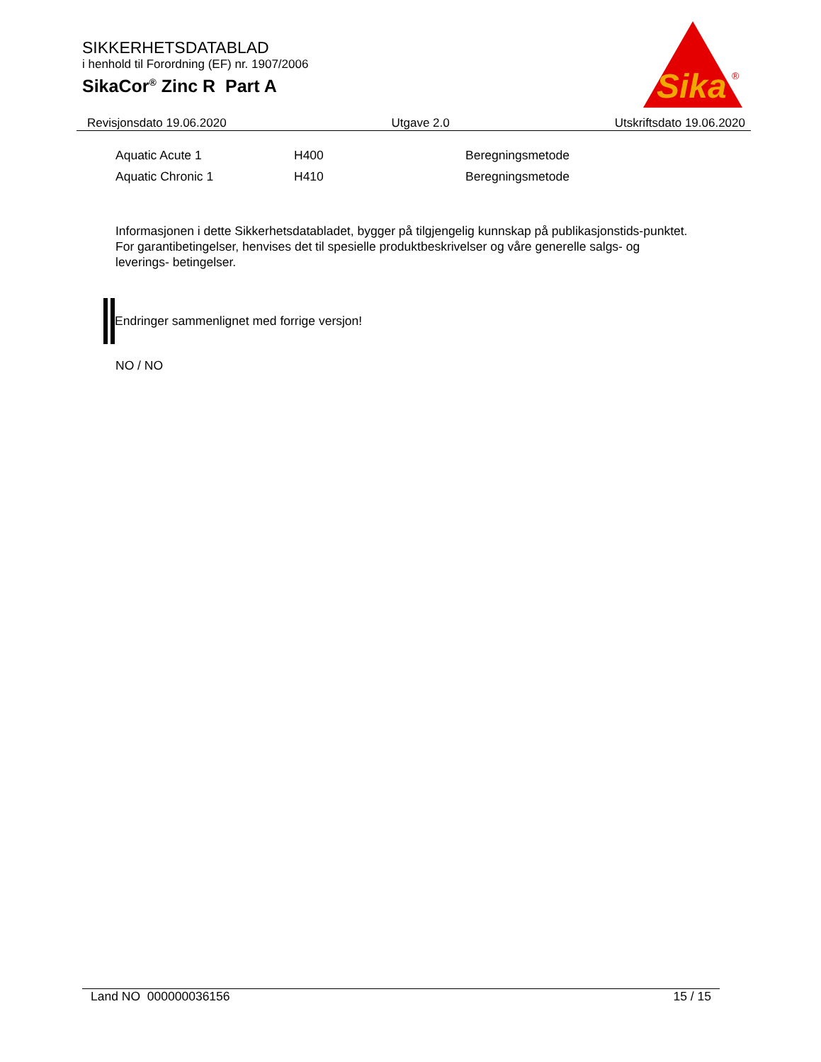SIKKERHETSDATABLAD
i henhold til Forordning (EF) nr. 1907/2006
SikaCor<sup>®</sup> Zinc R Part A
Sika
®
Revisjonsdato 19.06.2020 Utgave 2.0 Utskriftsdato 19.06.2020
| Aquatic Acute 1 | H400 | Beregningsmetode |
| Aquatic Chronic 1 | H410 | Beregningsmetode |
Informasjonen i dette Sikkerhetsdatabladet, bygger på tilgjengelig kunnskap på publikasjonstids-punktet. For garantibetingelser, henvises det til spesielle produktbeskrivelser og våre generelle salgs- og leverings- betingelser.
Endringer sammenlignet med forrige versjon!
NO / NO
Land NO 000000036156 15 / 15